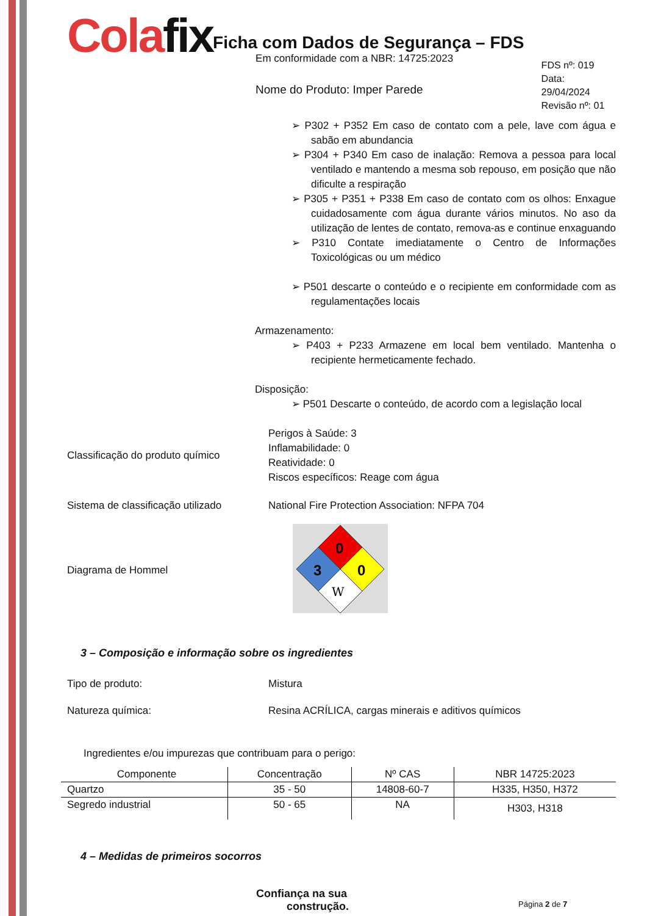Colafix
Ficha com Dados de Segurança – FDS
Em conformidade com a NBR: 14725:2023
Nome do Produto: Imper Parede
FDS nº: 019
Data: 29/04/2024
Revisão nº: 01
➢ P302 + P352 Em caso de contato com a pele, lave com água e sabão em abundancia
➢ P304 + P340 Em caso de inalação: Remova a pessoa para local ventilado e mantendo a mesma sob repouso, em posição que não dificulte a respiração
➢ P305 + P351 + P338 Em caso de contato com os olhos: Enxague cuidadosamente com água durante vários minutos. No aso da utilização de lentes de contato, remova-as e continue enxaguando
➢ P310 Contate imediatamente o Centro de Informações Toxicológicas ou um médico
➢ P501 descarte o conteúdo e o recipiente em conformidade com as regulamentações locais
Armazenamento:
➢ P403 + P233 Armazene em local bem ventilado. Mantenha o recipiente hermeticamente fechado.
Disposição:
➢ P501 Descarte o conteúdo, de acordo com a legislação local
Classificação do produto químico
Perigos à Saúde: 3
Inflamabilidade: 0
Reatividade: 0
Riscos específicos: Reage com água
Sistema de classificação utilizado
National Fire Protection Association: NFPA 704
Diagrama de Hommel
0
3
0
W
3 – Composição e informação sobre os ingredientes
Tipo de produto: Mistura
Natureza química: Resina ACRÍLICA, cargas minerais e aditivos químicos
Ingredientes e/ou impurezas que contribuam para o perigo:
| Componente | Concentração | Nº CAS | NBR 14725:2023 |
| --- | --- | --- | --- |
| Quartzo | 35 - 50 | 14808-60-7 | H335, H350, H372 |
| Segredo industrial | 50 - 65 | NA | H303, H318 |
4 – Medidas de primeiros socorros
Confiança na sua
construção.
Página 2 de 7